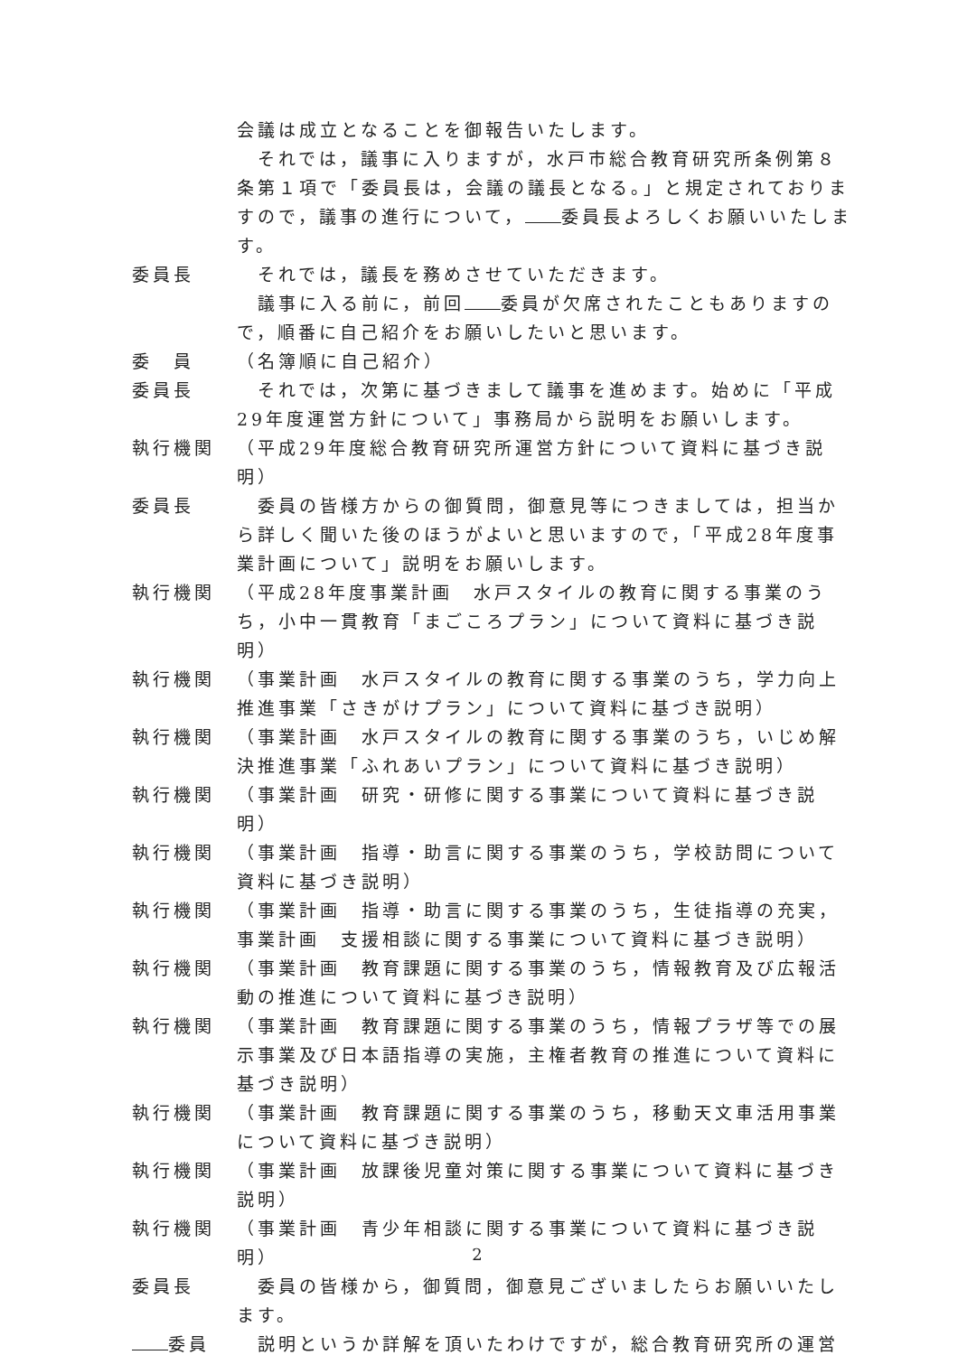会議は成立となることを御報告いたします。
　それでは，議事に入りますが，水戸市総合教育研究所条例第８条第１項で「委員長は，会議の議長となる。」と規定されておりますので，議事の進行について， 委員長よろしくお願いいたします。
委員長 　それでは，議長を務めさせていただきます。
　議事に入る前に，前回 委員が欠席されたこともありますので，順番に自己紹介をお願いしたいと思います。
委　員 （名簿順に自己紹介）
委員長 　それでは，次第に基づきまして議事を進めます。始めに「平成29年度運営方針について」事務局から説明をお願いします。
執行機関 （平成29年度総合教育研究所運営方針について資料に基づき説明）
委員長 　委員の皆様方からの御質問，御意見等につきましては，担当から詳しく聞いた後のほうがよいと思いますので，「平成28年度事業計画について」説明をお願いします。
執行機関 （平成28年度事業計画　水戸スタイルの教育に関する事業のうち，小中一貫教育「まごころプラン」について資料に基づき説明）
執行機関 （事業計画　水戸スタイルの教育に関する事業のうち，学力向上推進事業「さきがけプラン」について資料に基づき説明）
執行機関 （事業計画　水戸スタイルの教育に関する事業のうち，いじめ解決推進事業「ふれあいプラン」について資料に基づき説明）
執行機関 （事業計画　研究・研修に関する事業について資料に基づき説明）
執行機関 （事業計画　指導・助言に関する事業のうち，学校訪問について資料に基づき説明）
執行機関 （事業計画　指導・助言に関する事業のうち，生徒指導の充実，事業計画　支援相談に関する事業について資料に基づき説明）
執行機関 （事業計画　教育課題に関する事業のうち，情報教育及び広報活動の推進について資料に基づき説明）
執行機関 （事業計画　教育課題に関する事業のうち，情報プラザ等での展示事業及び日本語指導の実施，主権者教育の推進について資料に基づき説明）
執行機関 （事業計画　教育課題に関する事業のうち，移動天文車活用事業について資料に基づき説明）
執行機関 （事業計画　放課後児童対策に関する事業について資料に基づき説明）
執行機関 （事業計画　青少年相談に関する事業について資料に基づき説明）
委員長 　委員の皆様から，御質問，御意見ございましたらお願いいたします。
委員 　説明というか詳解を頂いたわけですが，総合教育研究所の運営
2